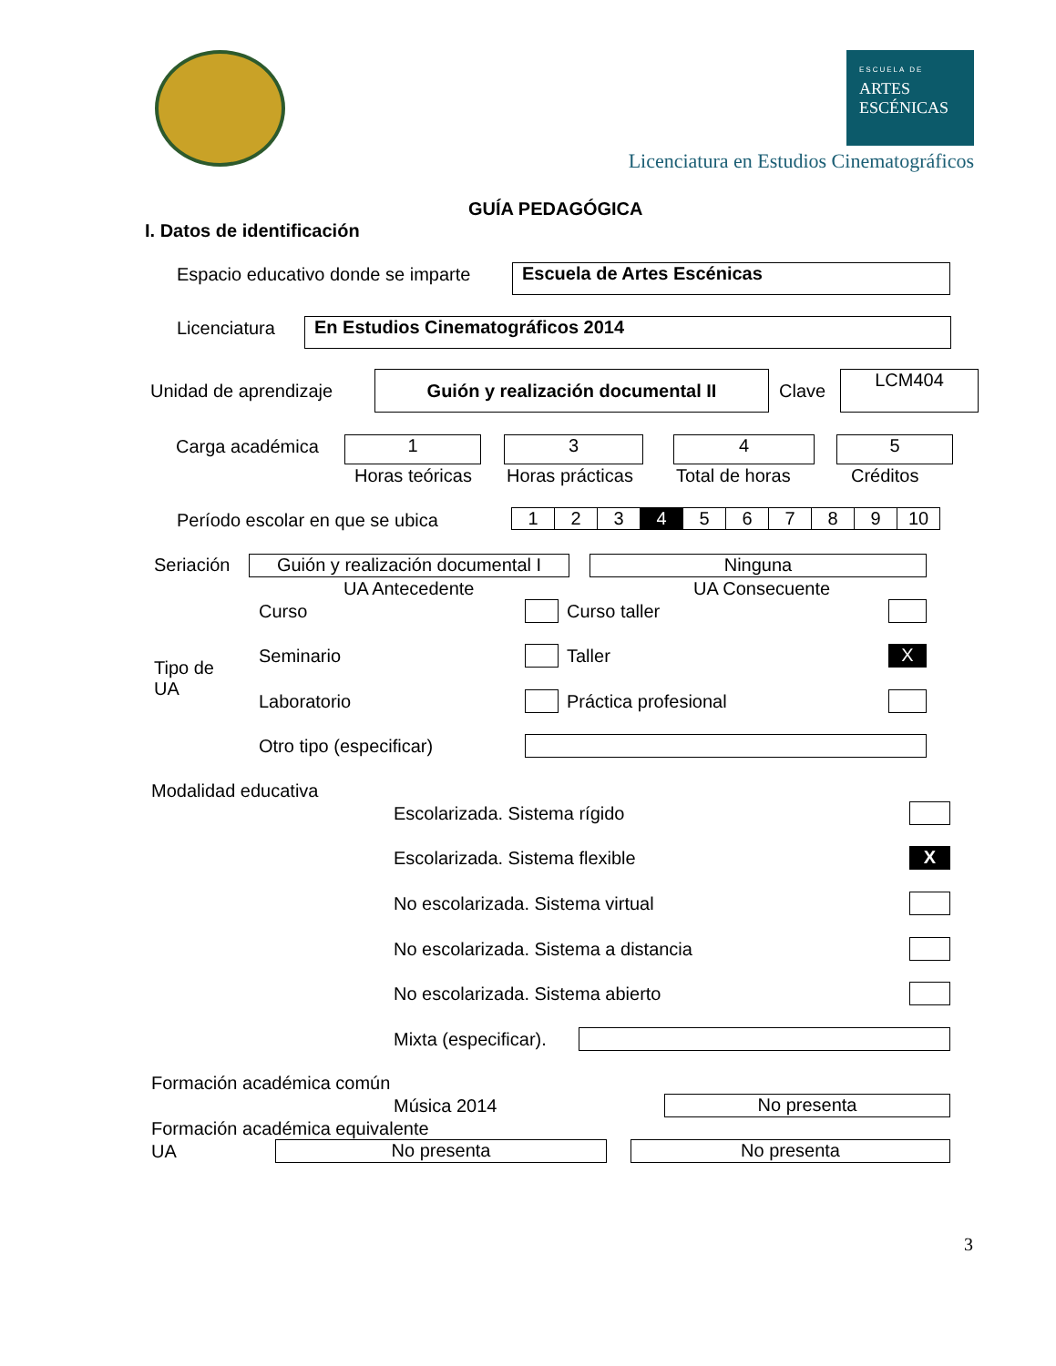ESCUELA DE
ARTES
ESCÉNICAS
Licenciatura en Estudios Cinematográficos
GUÍA PEDAGÓGICA
I. Datos de identificación
Espacio educativo donde se imparte Escuela de Artes Escénicas
Licenciatura En Estudios Cinematográficos 2014
Unidad de aprendizaje
Guión y realización documental II
Clave
LCM404
Carga académica 1 3 4 5
Horas teóricas Horas prácticas Total de horas Créditos
Período escolar en que se ubica
| 1 | 2 | 3 | 4 | 5 | 6 | 7 | 8 | 9 | 10 |
Seriación
Guión y realización documental I
Ninguna
UA Antecedente UA Consecuente
Tipo de
UA
Curso Curso taller
Seminario Taller X
Laboratorio Práctica profesional
Otro tipo (especificar)
Modalidad educativa
Escolarizada. Sistema rígido
Escolarizada. Sistema flexible X
No escolarizada. Sistema virtual
No escolarizada. Sistema a distancia
No escolarizada. Sistema abierto
Mixta (especificar).
Formación académica común
Música 2014 No presenta
Formación académica equivalente
UA No presenta No presenta
3